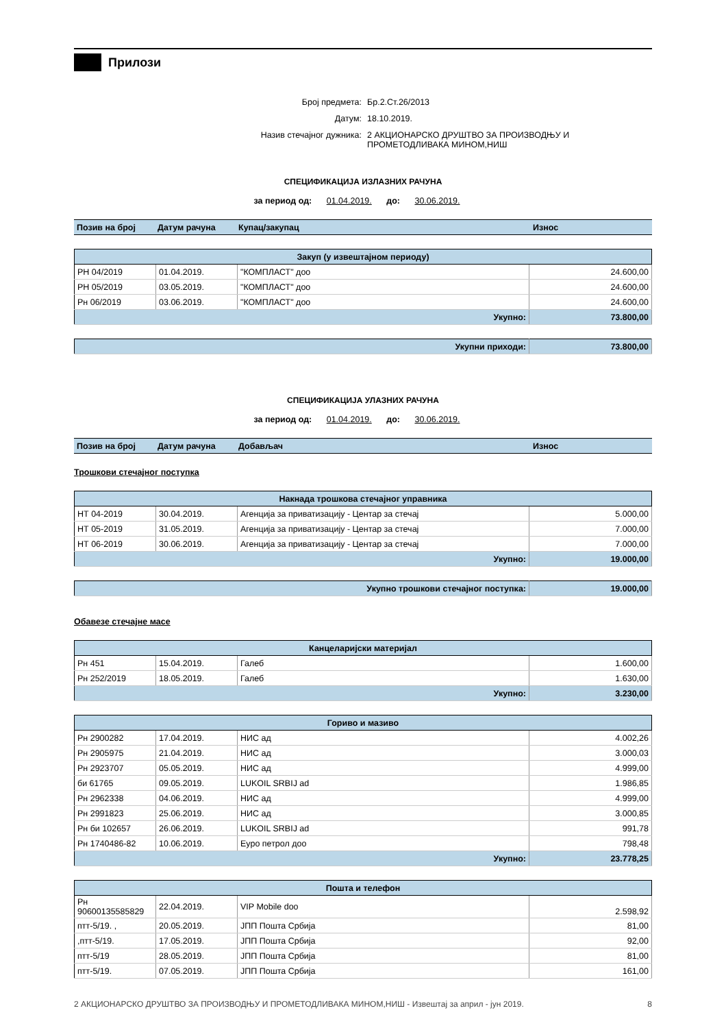Прилози
Број предмета: Бр.2.Ст.26/2013
Датум: 18.10.2019.
Назив стечајног дужника: 2 АКЦИОНАРСКО ДРУШТВО ЗА ПРОИЗВОДЊУ И
ПРОМЕТОДЛИВАКА МИНОМ,НИШ
СПЕЦИФИКАЦИЈА ИЗЛАЗНИХ РАЧУНА
за период од: 01.04.2019. до: 30.06.2019.
| Позив на број | Датум рачуна | Купац/закупац | Износ |
| --- | --- | --- | --- |
| Закуп (у извештајном периоду) | | | |
| --- | --- | --- | --- |
| РН 04/2019 | 01.04.2019. | "КОМПЛАСТ" доо | 24.600,00 |
| РН 05/2019 | 03.05.2019. | "КОМПЛАСТ" доо | 24.600,00 |
| Рн 06/2019 | 03.06.2019. | "КОМПЛАСТ" доо | 24.600,00 |
| Укупно: | | | 73.800,00 |
| Укупни приходи: | 73.800,00 |
СПЕЦИФИКАЦИЈА УЛАЗНИХ РАЧУНА
за период од: 01.04.2019. до: 30.06.2019.
| Позив на број | Датум рачуна | Добављач | Износ |
| --- | --- | --- | --- |
Трошкови стечајног поступка
| Накнада трошкова стечајног управника | | | |
| --- | --- | --- | --- |
| НТ 04-2019 | 30.04.2019. | Агенција за приватизацију - Центар за стечај | 5.000,00 |
| НТ 05-2019 | 31.05.2019. | Агенција за приватизацију - Центар за стечај | 7.000,00 |
| НТ 06-2019 | 30.06.2019. | Агенција за приватизацију - Центар за стечај | 7.000,00 |
| Укупно: | | | 19.000,00 |
| Укупно трошкови стечајног поступка: | 19.000,00 |
Обавезе стечајне масе
| Канцеларијски материјал | | | |
| --- | --- | --- | --- |
| Рн 451 | 15.04.2019. | Галеб | 1.600,00 |
| Рн 252/2019 | 18.05.2019. | Галеб | 1.630,00 |
| Укупно: | | | 3.230,00 |
| Гориво и мазиво | | | |
| --- | --- | --- | --- |
| Рн 2900282 | 17.04.2019. | НИС ад | 4.002,26 |
| Рн 2905975 | 21.04.2019. | НИС ад | 3.000,03 |
| Рн 2923707 | 05.05.2019. | НИС ад | 4.999,00 |
| би 61765 | 09.05.2019. | LUKOIL SRBIJ ad | 1.986,85 |
| Рн 2962338 | 04.06.2019. | НИС ад | 4.999,00 |
| Рн 2991823 | 25.06.2019. | НИС ад | 3.000,85 |
| Рн би 102657 | 26.06.2019. | LUKOIL SRBIJ ad | 991,78 |
| Рн 1740486-82 | 10.06.2019. | Еуро петрол доо | 798,48 |
| Укупно: | | | 23.778,25 |
| Пошта и телефон | | | |
| --- | --- | --- | --- |
| Рн 90600135585829 | 22.04.2019. | VIP Mobile doo | 2.598,92 |
| птт-5/19. , | 20.05.2019. | ЈПП Пошта Србија | 81,00 |
| ,птт-5/19. | 17.05.2019. | ЈПП Пошта Србија | 92,00 |
| птт-5/19 | 28.05.2019. | ЈПП Пошта Србија | 81,00 |
| птт-5/19. | 07.05.2019. | ЈПП Пошта Србија | 161,00 |
2 АКЦИОНАРСКО ДРУШТВО ЗА ПРОИЗВОДЊУ И ПРОМЕТОДЛИВАКА МИНОМ,НИШ - Извештај за април - јун 2019. 8